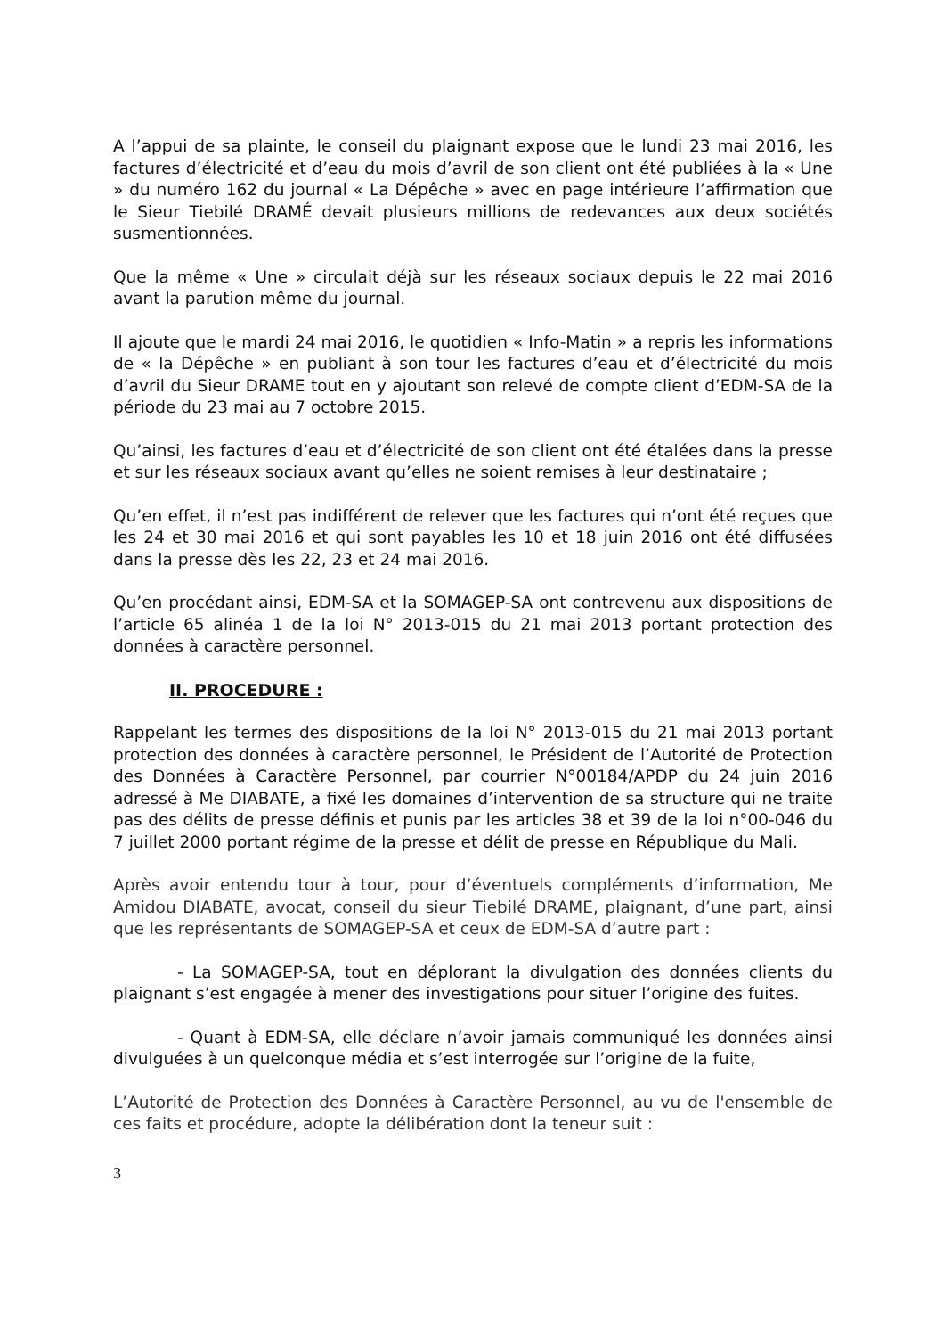A l’appui de sa plainte, le conseil du plaignant expose que le lundi 23 mai 2016, les factures d’électricité et d’eau du mois d’avril de son client ont été publiées à la « Une » du numéro 162 du journal « La Dépêche » avec en page intérieure l’affirmation que le Sieur Tiebilé DRAMÉ devait plusieurs millions de redevances aux deux sociétés susmentionnées.
Que la même « Une » circulait déjà sur les réseaux sociaux depuis le 22 mai 2016 avant la parution même du journal.
Il ajoute que le mardi 24 mai 2016, le quotidien « Info-Matin » a repris les informations de « la Dépêche » en publiant à son tour les factures d’eau et d’électricité du mois d’avril du Sieur DRAME tout en y ajoutant son relevé de compte client d’EDM-SA de la période du 23 mai au 7 octobre 2015.
Qu’ainsi, les factures d’eau et d’électricité de son client ont été étalées dans la presse et sur les réseaux sociaux avant qu’elles ne soient remises à leur destinataire ;
Qu’en effet, il n’est pas indifférent de relever que les factures qui n’ont été reçues que les 24 et 30 mai 2016 et qui sont payables les 10 et 18 juin 2016 ont été diffusées dans la presse dès les 22, 23 et 24 mai 2016.
Qu’en procédant ainsi, EDM-SA et la SOMAGEP-SA ont contrevenu aux dispositions de l’article 65 alinéa 1 de la loi N° 2013-015 du 21 mai 2013 portant protection des données à caractère personnel.
II. PROCEDURE :
Rappelant les termes des dispositions de la loi N° 2013-015 du 21 mai 2013 portant protection des données à caractère personnel, le Président de l’Autorité de Protection des Données à Caractère Personnel, par courrier N°00184/APDP du 24 juin 2016 adressé à Me DIABATE, a fixé les domaines d’intervention de sa structure qui ne traite pas des délits de presse définis et punis par les articles 38 et 39 de la loi n°00-046 du 7 juillet 2000 portant régime de la presse et délit de presse en République du Mali.
Après avoir entendu tour à tour, pour d’éventuels compléments d’information, Me Amidou DIABATE, avocat, conseil du sieur Tiebilé DRAME, plaignant, d’une part, ainsi que les représentants de SOMAGEP-SA et ceux de EDM-SA d’autre part :
- La SOMAGEP-SA, tout en déplorant la divulgation des données clients du plaignant s’est engagée à mener des investigations pour situer l’origine des fuites.
- Quant à EDM-SA, elle déclare n’avoir jamais communiqué les données ainsi divulguées à un quelconque média et s’est interrogée sur l’origine de la fuite,
L’Autorité de Protection des Données à Caractère Personnel, au vu de l'ensemble de ces faits et procédure, adopte la délibération dont la teneur suit :
3